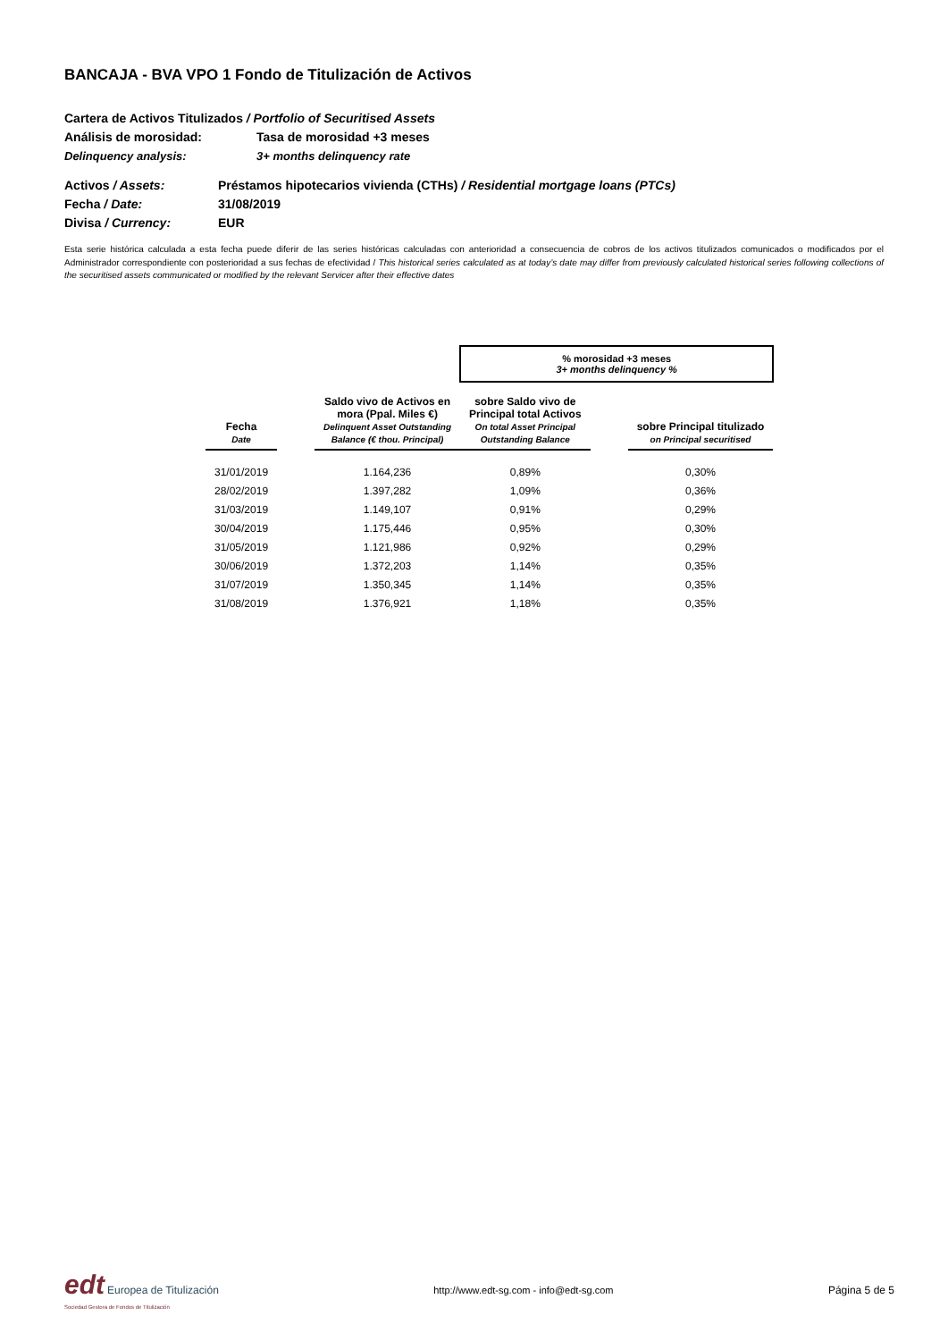BANCAJA - BVA VPO 1 Fondo de Titulización de Activos
Cartera de Activos Titulizados / Portfolio of Securitised Assets
Análisis de morosidad: Tasa de morosidad +3 meses
Delinquency analysis: 3+ months delinquency rate
Activos / Assets: Préstamos hipotecarios vivienda (CTHs) / Residential mortgage loans (PTCs)
Fecha / Date: 31/08/2019
Divisa / Currency: EUR
Esta serie histórica calculada a esta fecha puede diferir de las series históricas calculadas con anterioridad a consecuencia de cobros de los activos titulizados comunicados o modificados por el Administrador correspondiente con posterioridad a sus fechas de efectividad / This historical series calculated as at today’s date may differ from previously calculated historical series following collections of the securitised assets communicated or modified by the relevant Servicer after their effective dates
| | | | % morosidad +3 meses 3+ months delinquency % | | |
| Fecha Date | | Saldo vivo de Activos en mora (Ppal. Miles €) Delinquent Asset Outstanding Balance (€ thou. Principal) | sobre Saldo vivo de Principal total Activos On total Asset Principal Outstanding Balance | | sobre Principal titulizado on Principal securitised |
| 31/01/2019 | | 1.164,236 | 0,89% | | 0,30% |
| 28/02/2019 | | 1.397,282 | 1,09% | | 0,36% |
| 31/03/2019 | | 1.149,107 | 0,91% | | 0,29% |
| 30/04/2019 | | 1.175,446 | 0,95% | | 0,30% |
| 31/05/2019 | | 1.121,986 | 0,92% | | 0,29% |
| 30/06/2019 | | 1.372,203 | 1,14% | | 0,35% |
| 31/07/2019 | | 1.350,345 | 1,14% | | 0,35% |
| 31/08/2019 | | 1.376,921 | 1,18% | | 0,35% |
edt Europea de Titulización
Sociedad Gestora de Fondos de Titulización
http://www.edt-sg.com - info@edt-sg.com
Página 5 de 5